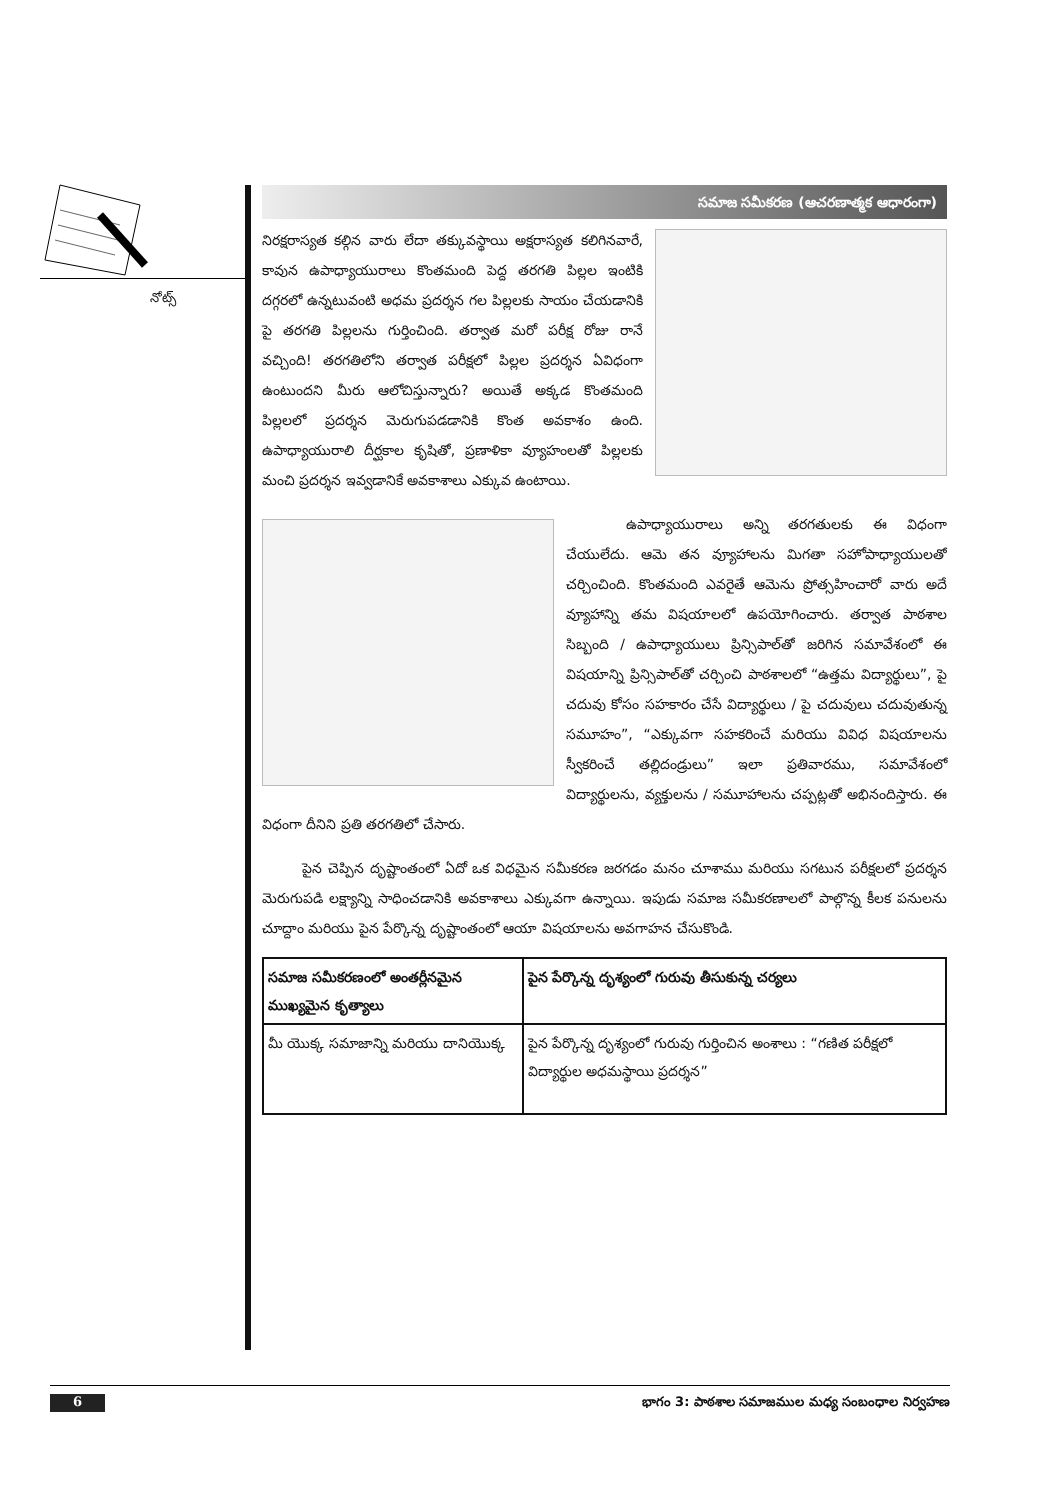నోట్స్
సమాజ సమీకరణ (ఆచరణాత్మక ఆధారంగా)
నిరక్షరాస్యత కల్గిన వారు లేదా తక్కువస్థాయి అక్షరాస్యత కలిగినవారే, కావున ఉపాధ్యాయురాలు కొంతమంది పెద్ద తరగతి పిల్లల ఇంటికి దగ్గరలో ఉన్నటువంటి అధమ ప్రదర్శన గల పిల్లలకు సాయం చేయడానికి పై తరగతి పిల్లలను గుర్తించింది. తర్వాత మరో పరీక్ష రోజు రానే వచ్చింది! తరగతిలోని తర్వాత పరీక్షలో పిల్లల ప్రదర్శన ఏవిధంగా ఉంటుందని మీరు ఆలోచిస్తున్నారు? అయితే అక్కడ కొంతమంది పిల్లలలో ప్రదర్శన మెరుగుపడడానికి కొంత అవకాశం ఉంది. ఉపాధ్యాయురాలి దీర్ఘకాల కృషితో, ప్రణాళికా వ్యూహంలతో పిల్లలకు మంచి ప్రదర్శన ఇవ్వడానికే అవకాశాలు ఎక్కువ ఉంటాయి.
ఉపాధ్యాయురాలు అన్ని తరగతులకు ఈ విధంగా చేయులేదు. ఆమె తన వ్యూహాలను మిగతా సహోపాధ్యాయులతో చర్చించింది. కొంతమంది ఎవరైతే ఆమెను ప్రోత్సహించారో వారు అదే వ్యూహాన్ని తమ విషయాలలో ఉపయోగించారు. తర్వాత పాఠశాల సిబ్బంది / ఉపాధ్యాయులు ప్రిన్సిపాల్‌తో జరిగిన సమావేశంలో ఈ విషయాన్ని ప్రిన్సిపాల్‌తో చర్చించి పాఠశాలలో “ఉత్తమ విద్యార్థులు”, పై చదువు కోసం సహకారం చేసే విద్యార్థులు / పై చదువులు చదువుతున్న సమూహం”, “ఎక్కువగా సహకరించే మరియు వివిధ విషయాలను స్వీకరించే తల్లిదండ్రులు” ఇలా ప్రతివారము, సమావేశంలో విద్యార్థులను, వ్యక్తులను / సమూహాలను చప్పట్లతో అభినందిస్తారు. ఈ విధంగా దీనిని ప్రతి తరగతిలో చేసారు.
పైన చెప్పిన దృష్టాంతంలో ఏదో ఒక విధమైన సమీకరణ జరగడం మనం చూశాము మరియు సగటున పరీక్షలలో ప్రదర్శన మెరుగుపడి లక్ష్యాన్ని సాధించడానికి అవకాశాలు ఎక్కువగా ఉన్నాయి. ఇపుడు సమాజ సమీకరణాలలో పాల్గొన్న కీలక పనులను చూద్దాం మరియు పైన పేర్కొన్న దృష్టాంతంలో ఆయా విషయాలను అవగాహన చేసుకొండి.
| సమాజ సమీకరణంలో అంతర్లీనమైన ముఖ్యమైన కృత్యాలు | పైన పేర్కొన్న దృశ్యంలో గురువు తీసుకున్న చర్యలు |
| --- | --- |
| మీ యొక్క సమాజాన్ని మరియు దానియొక్క | పైన పేర్కొన్న దృశ్యంలో గురువు గుర్తించిన అంశాలు : “గణిత పరీక్షలో విద్యార్థుల అధమస్థాయి ప్రదర్శన” |
6 భాగం 3: పాఠశాల సమాజముల మధ్య సంబంధాల నిర్వహణ